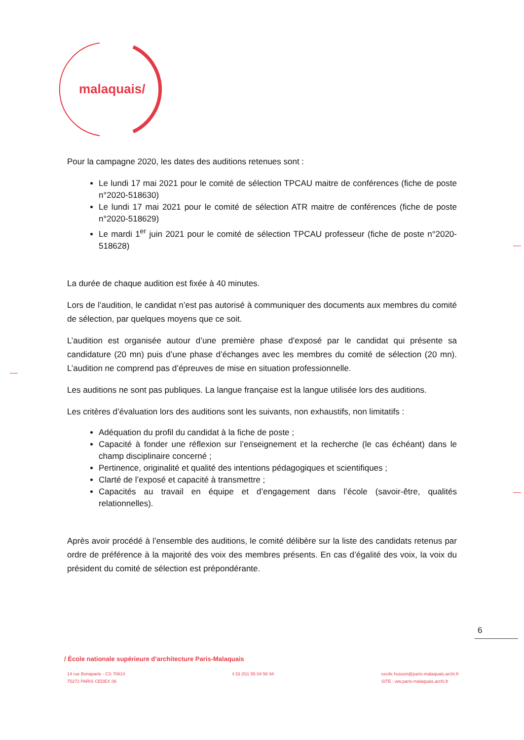malaquais/
Pour la campagne 2020, les dates des auditions retenues sont :
Le lundi 17 mai 2021 pour le comité de sélection TPCAU maitre de conférences (fiche de poste n°2020-518630)
Le lundi 17 mai 2021 pour le comité de sélection ATR maitre de conférences (fiche de poste n°2020-518629)
Le mardi 1<sup>er</sup> juin 2021 pour le comité de sélection TPCAU professeur (fiche de poste n°2020-518628)
La durée de chaque audition est fixée à 40 minutes.
Lors de l’audition, le candidat n’est pas autorisé à communiquer des documents aux membres du comité de sélection, par quelques moyens que ce soit.
L’audition est organisée autour d’une première phase d’exposé par le candidat qui présente sa candidature (20 mn) puis d’une phase d’échanges avec les membres du comité de sélection (20 mn). L’audition ne comprend pas d’épreuves de mise en situation professionnelle.
Les auditions ne sont pas publiques. La langue française est la langue utilisée lors des auditions.
Les critères d’évaluation lors des auditions sont les suivants, non exhaustifs, non limitatifs :
Adéquation du profil du candidat à la fiche de poste ;
Capacité à fonder une réflexion sur l’enseignement et la recherche (le cas échéant) dans le champ disciplinaire concerné ;
Pertinence, originalité et qualité des intentions pédagogiques et scientifiques ;
Clarté de l’exposé et capacité à transmettre ;
Capacités au travail en équipe et d’engagement dans l’école (savoir-être, qualités relationnelles).
Après avoir procédé à l’ensemble des auditions, le comité délibère sur la liste des candidats retenus par ordre de préférence à la majorité des voix des membres présents. En cas d’égalité des voix, la voix du président du comité de sélection est prépondérante.
6
/ École nationale supérieure d’architecture Paris-Malaquais
14 rue Bonaparte - CS 70614
75272 PARIS CEDEX 06
t 33 (0)1 55 04 56 94 cecile.husson@paris-malaquais.archi.fr
SITE : ww.paris-malaquais.archi.fr